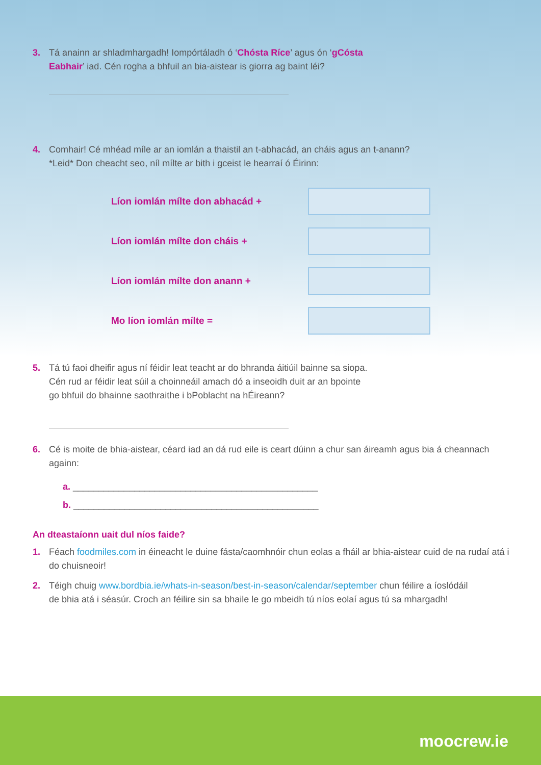3. Tá anainn ar shladmhargadh! Iompórtáladh ó ‘Chósta Ríce’ agus ón ‘gCósta Eabhair’ iad. Cén rogha a bhfuil an bia-aistear is giorra ag baint léi?
4. Comhair! Cé mhéad míle ar an iomlán a thaistil an t-abhacád, an cháis agus an t-anann?
*Leid* Don cheacht seo, níl mílte ar bith i gceist le hearraí ó Éirinn:
Líon iomlán mílte don abhacád +
Líon iomlán mílte don cháis +
Líon iomlán mílte don anann +
Mo líon iomlán mílte =
5. Tá tú faoi dheifir agus ní féidir leat teacht ar do bhranda áitiúil bainne sa siopa. Cén rud ar féidir leat súil a choinneáil amach dó a inseoidh duit ar an bpointe go bhfuil do bhainne saothraithe i bPoblacht na hÉireann?
6. Cé is moite de bhia-aistear, céard iad an dá rud eile is ceart dúinn a chur san áireamh agus bia á cheannach againn:
a. ________________________________________________
b. ________________________________________________
An dteastaíonn uait dul níos faide?
1. Féach foodmiles.com in éineacht le duine fásta/caomhnóir chun eolas a fháil ar bhia-aistear cuid de na rudaí atá i do chuisneoir!
2. Téigh chuig www.bordbia.ie/whats-in-season/best-in-season/calendar/september chun féilire a íoslódáil de bhia atá i séasúr. Croch an féilire sin sa bhaile le go mbeidh tú níos eolaí agus tú sa mhargadh!
moocrew.ie